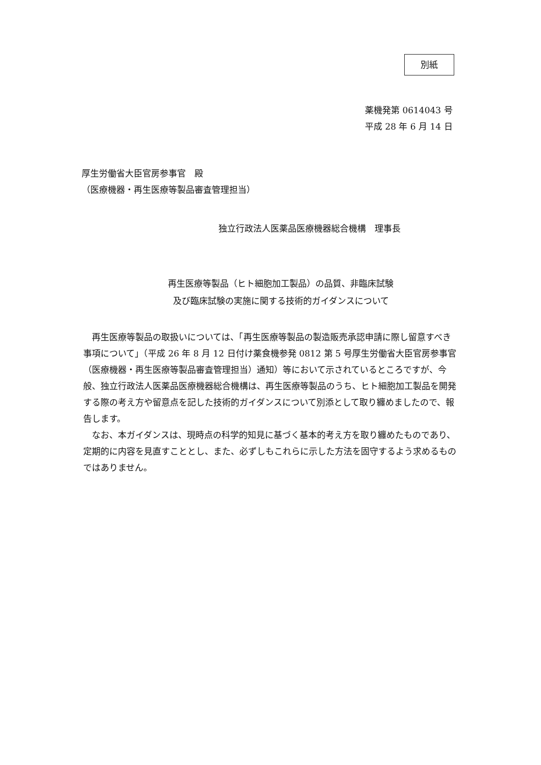別紙
薬機発第 0614043 号
平成 28 年 6 月 14 日
厚生労働省大臣官房参事官　殿
（医療機器・再生医療等製品審査管理担当）
独立行政法人医薬品医療機器総合機構　理事長
再生医療等製品（ヒト細胞加工製品）の品質、非臨床試験
及び臨床試験の実施に関する技術的ガイダンスについて
再生医療等製品の取扱いについては、「再生医療等製品の製造販売承認申請に際し留意すべき事項について」（平成 26 年 8 月 12 日付け薬食機参発 0812 第 5 号厚生労働省大臣官房参事官（医療機器・再生医療等製品審査管理担当）通知）等において示されているところですが、今般、独立行政法人医薬品医療機器総合機構は、再生医療等製品のうち、ヒト細胞加工製品を開発する際の考え方や留意点を記した技術的ガイダンスについて別添として取り纏めましたので、報告します。
なお、本ガイダンスは、現時点の科学的知見に基づく基本的考え方を取り纏めたものであり、定期的に内容を見直すこととし、また、必ずしもこれらに示した方法を固守するよう求めるものではありません。